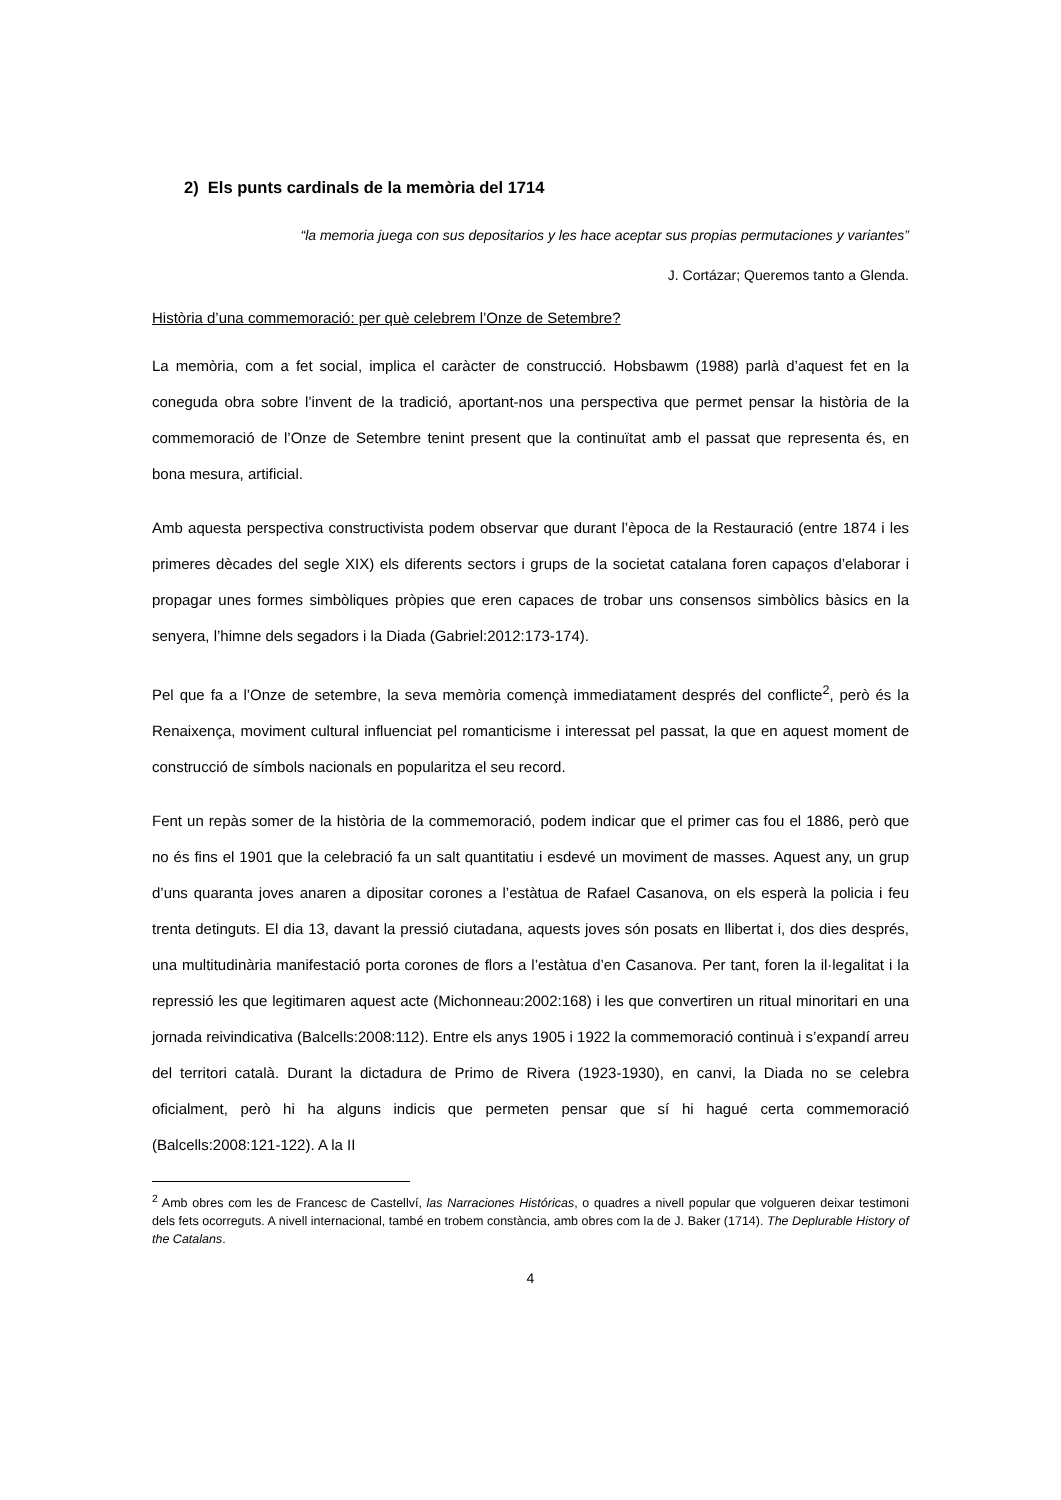2) Els punts cardinals de la memòria del 1714
“la memoria juega con sus depositarios y les hace aceptar sus propias permutaciones y variantes”
J. Cortázar; Queremos tanto a Glenda.
Història d’una commemoració: per què celebrem l’Onze de Setembre?
La memòria, com a fet social, implica el caràcter de construcció. Hobsbawm (1988) parlà d’aquest fet en la coneguda obra sobre l’invent de la tradició, aportant-nos una perspectiva que permet pensar la història de la commemoració de l’Onze de Setembre tenint present que la continuïtat amb el passat que representa és, en bona mesura, artificial.
Amb aquesta perspectiva constructivista podem observar que durant l’època de la Restauració (entre 1874 i les primeres dècades del segle XIX) els diferents sectors i grups de la societat catalana foren capaços d’elaborar i propagar unes formes simbòliques pròpies que eren capaces de trobar uns consensos simbòlics bàsics en la senyera, l’himne dels segadors i la Diada (Gabriel:2012:173-174).
Pel que fa a l’Onze de setembre, la seva memòria començà immediatament després del conflicte<sup>2</sup>, però és la Renaixença, moviment cultural influenciat pel romanticisme i interessat pel passat, la que en aquest moment de construcció de símbols nacionals en popularitza el seu record.
Fent un repàs somer de la història de la commemoració, podem indicar que el primer cas fou el 1886, però que no és fins el 1901 que la celebració fa un salt quantitatiu i esdevé un moviment de masses. Aquest any, un grup d’uns quaranta joves anaren a dipositar corones a l’estàtua de Rafael Casanova, on els esperà la policia i feu trenta detinguts. El dia 13, davant la pressió ciutadana, aquests joves són posats en llibertat i, dos dies després, una multitudinària manifestació porta corones de flors a l’estàtua d’en Casanova. Per tant, foren la il·legalitat i la repressió les que legitimaren aquest acte (Michonneau:2002:168) i les que convertiren un ritual minoritari en una jornada reivindicativa (Balcells:2008:112). Entre els anys 1905 i 1922 la commemoració continuà i s’expandí arreu del territori català. Durant la dictadura de Primo de Rivera (1923-1930), en canvi, la Diada no se celebra oficialment, però hi ha alguns indicis que permeten pensar que sí hi hagué certa commemoració (Balcells:2008:121-122). A la II
<sup>2</sup> Amb obres com les de Francesc de Castellví, las Narraciones Históricas, o quadres a nivell popular que volgueren deixar testimoni dels fets ocorreguts. A nivell internacional, també en trobem constància, amb obres com la de J. Baker (1714). The Deplurable History of the Catalans.
4